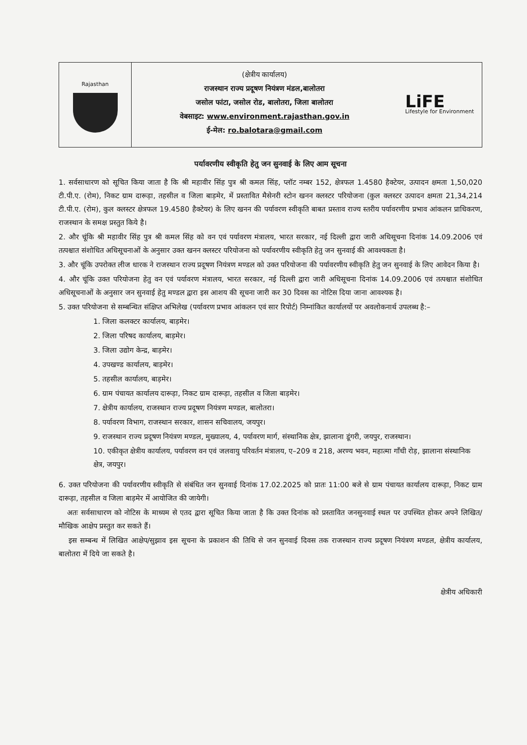Rajasthan
(क्षेत्रीय कार्यालय)
राजस्थान राज्य प्रदूषण नियंत्रण मंडल,बालोतरा
जसोल फांटा, जसोल रोड, बालोतरा, जिला बालोतरा
वेबसाइट: www.environment.rajasthan.gov.in
ई-मेल: ro.balotara@gmail.com
LiFE
Lifestyle for Environment
पर्यावरणीय स्वीकृति हेतु जन सुनवाई के लिए आम सूचना
1. सर्वसाधारण को सूचित किया जाता है कि श्री महावीर सिंह पुत्र श्री कमल सिंह, प्लॉट नम्बर 152, क्षेत्रफल 1.4580 हैक्टेयर, उत्पादन क्षमता 1,50,020 टी.पी.ए. (रोम), निकट ग्राम दारूड़ा, तहसील व जिला बाड़मेर, में प्रस्तावित मैसेनरी स्टोन खनन क्लस्टर परियोजना (कुल क्लस्टर उत्पादन क्षमता 21,34,214 टी.पी.ए. (रोम), कुल क्लस्टर क्षेत्रफल 19.4580 हैक्टेयर) के लिए खनन की पर्यावरण स्वीकृति बाबत प्रस्ताव राज्य स्तरीय पर्यावरणीय प्रभाव आंकलन प्राधिकरण, राजस्थान के समक्ष प्रस्तुत किये है।
2. और चूंकि श्री महावीर सिंह पुत्र श्री कमल सिंह को वन एवं पर्यावरण मंत्रालय, भारत सरकार, नई दिल्ली द्वारा जारी अधिसूचना दिनांक 14.09.2006 एवं तत्पश्चात संशोधित अधिसूचनाओं के अनुसार उक्त खनन क्लस्टर परियोजना को पर्यावरणीय स्वीकृति हेतु जन सुनवाई की आवश्यकता है।
3. और चूंकि उपरोक्त लीज धारक ने राजस्थान राज्य प्रदूषण नियंत्रण मण्डल को उक्त परियोजना की पर्यावरणीय स्वीकृति हेतु जन सुनवाई के लिए आवेदन किया है।
4. और चूंकि उक्त परियोजना हेतु वन एवं पर्यावरण मंत्रालय, भारत सरकार, नई दिल्ली द्वारा जारी अधिसूचना दिनांक 14.09.2006 एवं तत्पश्चात संशोधित अधिसूचनाओं के अनुसार जन सुनवाई हेतु मण्डल द्वारा इस आशय की सूचना जारी कर 30 दिवस का नोटिस दिया जाना आवश्यक है।
5. उक्त परियोजना से सम्बन्धित संक्षिप्त अभिलेख (पर्यावरण प्रभाव आंकलन एवं सार रिपोर्ट) निम्नांकित कार्यालयों पर अवलोकनार्थ उपलब्ध है:–
1. जिला कलक्टर कार्यालय, बाड़मेर।
2. जिला परिषद कार्यालय, बाड़मेर।
3. जिला उद्योग केन्द्र, बाड़मेर।
4. उपखण्ड कार्यालय, बाड़मेर।
5. तहसील कार्यालय, बाड़मेर।
6. ग्राम पंचायत कार्यालय दारूड़ा, निकट ग्राम दारूड़ा, तहसील व जिला बाड़मेर।
7. क्षेत्रीय कार्यालय, राजस्थान राज्य प्रदूषण नियंत्रण मण्डल, बालोतरा।
8. पर्यावरण विभाग, राजस्थान सरकार, शासन सचिवालय, जयपुर।
9. राजस्थान राज्य प्रदूषण नियंत्रण मण्डल, मुख्यालय, 4, पर्यावरण मार्ग, संस्थानिक क्षेत्र, झालाना डूंगरी, जयपुर, राजस्थान।
10. एकीकृत क्षेत्रीय कार्यालय, पर्यावरण वन एवं जलवायु परिवर्तन मंत्रालय, ए–209 व 218, अरण्य भवन, महात्मा गाँधी रोड़, झालाना संस्थानिक क्षेत्र, जयपुर।
6. उक्त परियोजना की पर्यावरणीय स्वीकृति से संबंधित जन सुनवाई दिनांक 17.02.2025 को प्रातः 11:00 बजे से ग्राम पंचायत कार्यालय दारूड़ा, निकट ग्राम दारूड़ा, तहसील व जिला बाड़मेर में आयोजित की जायेगी।
अतः सर्वसाधारण को नोटिस के माध्यम से एतद द्वारा सूचित किया जाता है कि उक्त दिनांक को प्रस्तावित जनसुनवाई स्थल पर उपस्थित होकर अपने लिखित/मौखिक आक्षेप प्रस्तुत कर सकते हैं।
इस सम्बन्ध में लिखित आक्षेप/सुझाव इस सूचना के प्रकाशन की तिथि से जन सुनवाई दिवस तक राजस्थान राज्य प्रदूषण नियंत्रण मण्डल, क्षेत्रीय कार्यालय, बालोतरा में दिये जा सकते है।
क्षेत्रीय अधिकारी